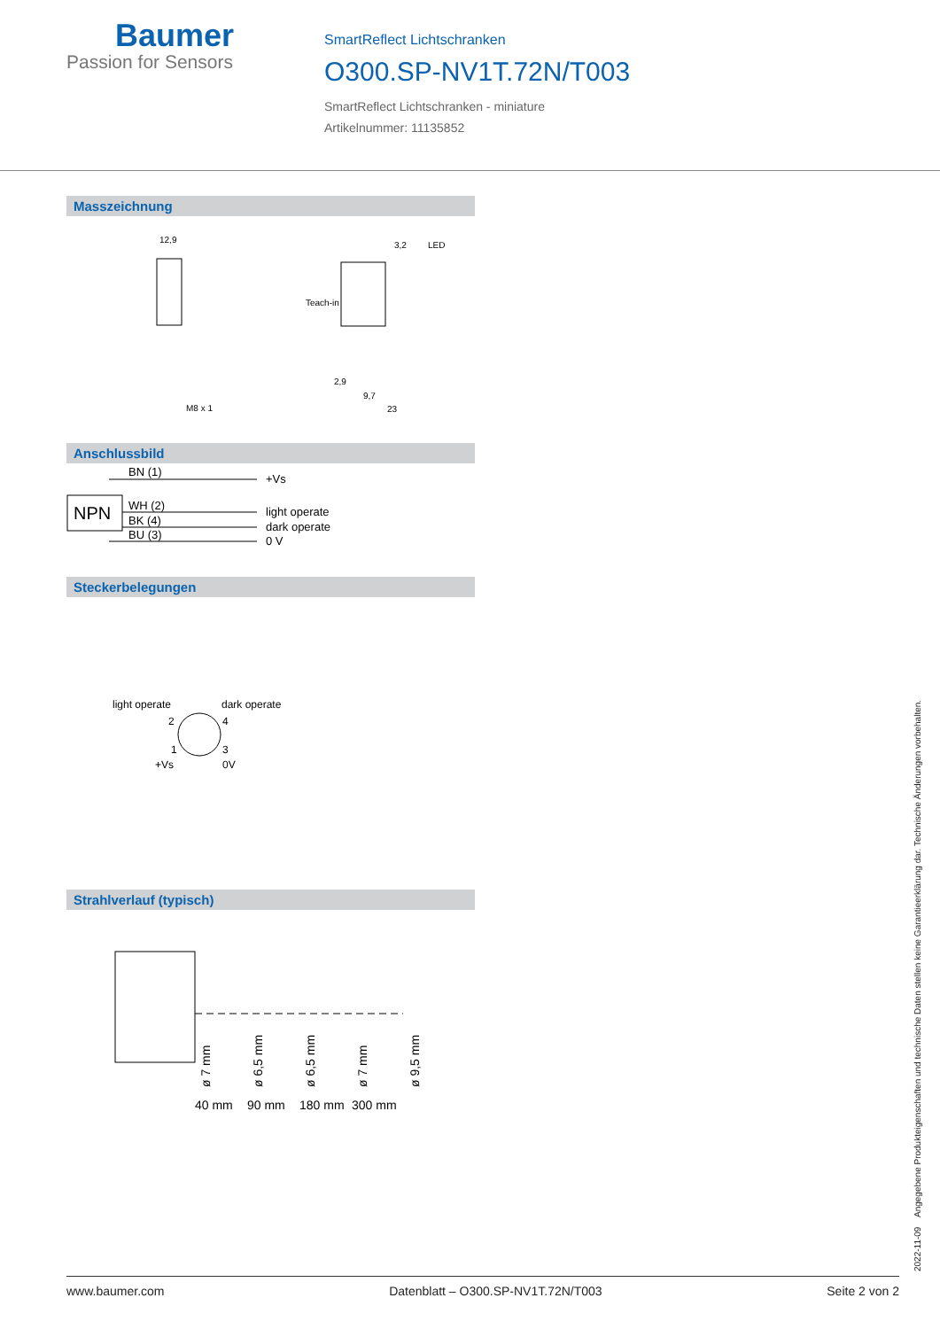Baumer
Passion for Sensors
SmartReflect Lichtschranken
O300.SP-NV1T.72N/T003
SmartReflect Lichtschranken - miniature
Artikelnummer: 11135852
Masszeichnung
12,9
3,2
LED
Teach-in
M8 x 1
2,9
9,7
23
Anschlussbild
NPN
BN (1)
WH (2)
BK (4)
BU (3)
+Vs
light operate
dark operate
0 V
Steckerbelegungen
light operate
dark operate
2
4
1
3
+Vs
0V
Strahlverlauf (typisch)
40 mm
90 mm
180 mm
300 mm
ø 7 mm
ø 6,5 mm
ø 6,5 mm
ø 7 mm
ø 9,5 mm
2022-11-09 Angegebene Produkteigenschaften und technische Daten stellen keine Garantieerklärung dar. Technische Änderungen vorbehalten.
www.baumer.com Datenblatt – O300.SP-NV1T.72N/T003 Seite 2 von 2